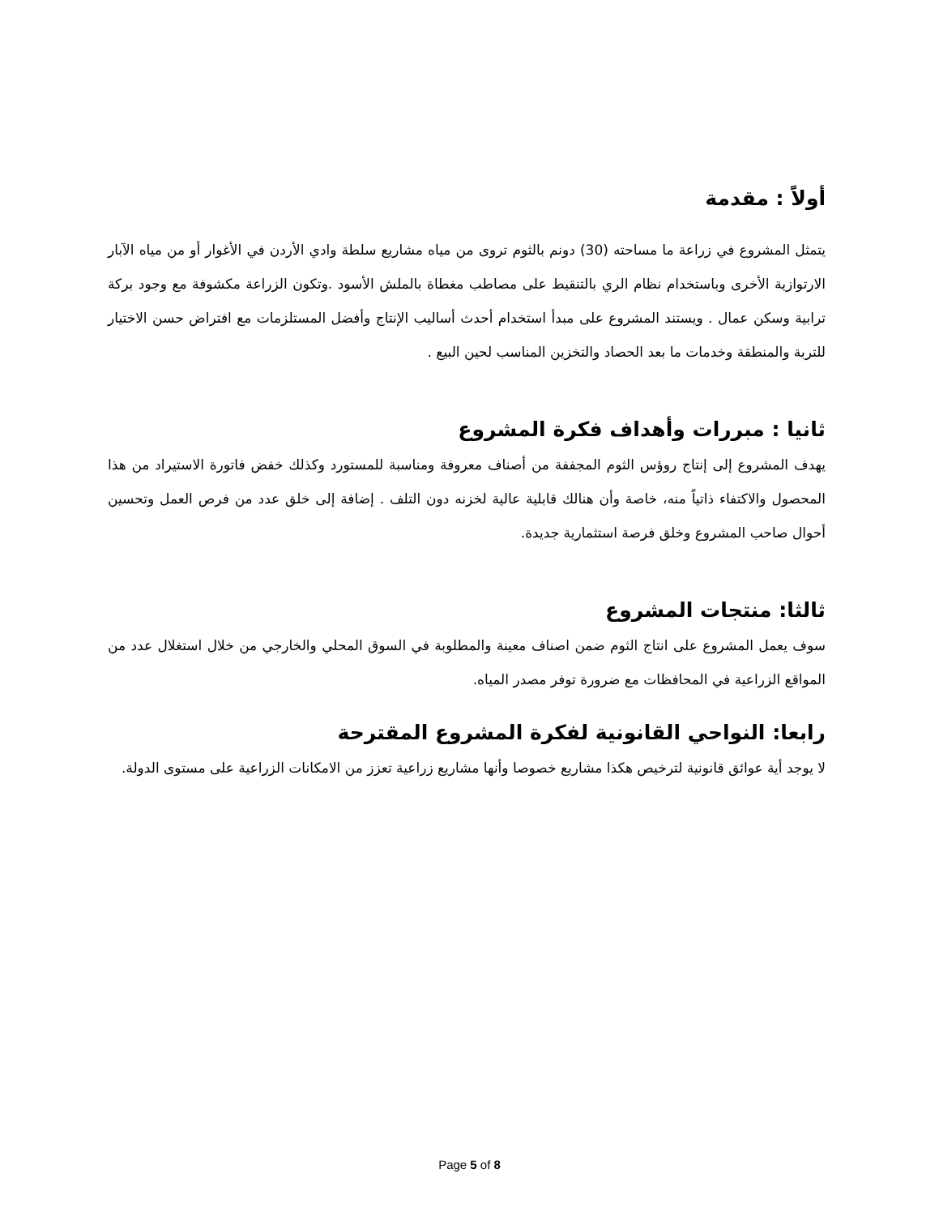أولاً : مقدمة
يتمثل المشروع في زراعة ما مساحته (30) دونم بالثوم تروى من مياه مشاريع سلطة وادي الأردن في الأغوار أو من مياه الآبار الارتوازية الأخرى وباستخدام نظام الري بالتنقيط على مصاطب مغطاة بالملش الأسود .وتكون الزراعة مكشوفة مع وجود بركة ترابية وسكن عمال . ويستند المشروع على مبدأ استخدام أحدث أساليب الإنتاج وأفضل المستلزمات مع افتراض حسن الاختيار للتربة والمنطقة وخدمات ما بعد الحصاد والتخزين المناسب لحين البيع .
ثانيا : مبررات وأهداف فكرة المشروع
يهدف المشروع إلى إنتاج روؤس الثوم المجففة من أصناف معروفة ومناسبة للمستورد وكذلك خفض فاتورة الاستيراد من هذا المحصول والاكتفاء ذاتياً منه، خاصة وأن هنالك قابلية عالية لخزنه دون التلف . إضافة إلى خلق عدد من فرص العمل وتحسين أحوال صاحب المشروع وخلق فرصة استثمارية جديدة.
ثالثا: منتجات المشروع
سوف يعمل المشروع على انتاج الثوم ضمن اصناف معينة والمطلوبة في السوق المحلي والخارجي من خلال استغلال عدد من المواقع الزراعية في المحافظات مع ضرورة توفر مصدر المياه.
رابعا: النواحي القانونية لفكرة المشروع المقترحة
لا يوجد أية عوائق قانونية لترخيص هكذا مشاريع خصوصا وأنها مشاريع زراعية تعزز من الامكانات الزراعية على مستوى الدولة.
Page 5 of 8